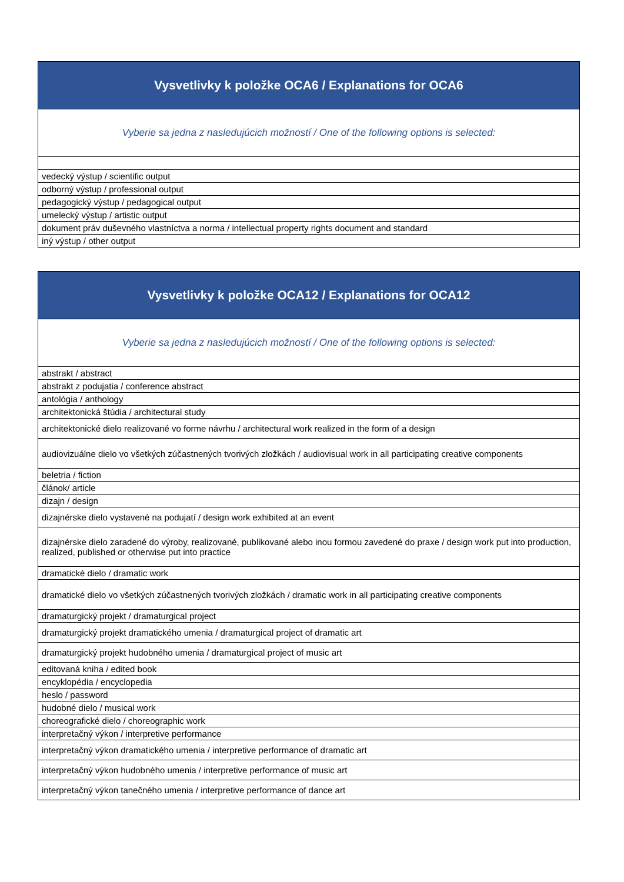| Vysvetlivky k položke OCA6 / Explanations for OCA6 |
| --- |
| Vyberie sa jedna z nasledujúcich možností / One of the following options is selected: |
| vedecký výstup / scientific output |
| odborný výstup / professional output |
| pedagogický výstup / pedagogical output |
| umelecký výstup / artistic output |
| dokument práv duševného vlastníctva a norma / intellectual property rights document and standard |
| iný výstup / other output |
| Vysvetlivky k položke OCA12 / Explanations for OCA12 |
| --- |
| Vyberie sa jedna z nasledujúcich možností / One of the following options is selected: |
| abstrakt / abstract |
| abstrakt z podujatia / conference abstract |
| antológia / anthology |
| architektonická štúdia / architectural study |
| architektonické dielo realizované vo forme návrhu / architectural work realized in the form of a design |
| audiovizuálne dielo vo všetkých zúčastnených tvorivých zložkách / audiovisual work in all participating creative components |
| beletria / fiction |
| článok/ article |
| dizajn / design |
| dizajnérske dielo vystavené na podujatí / design work exhibited at an event |
| dizajnérske dielo zaradené do výroby, realizované, publikované alebo inou formou zavedené do praxe / design work put into production, realized, published or otherwise put into practice |
| dramatické dielo / dramatic work |
| dramatické dielo vo všetkých zúčastnených tvorivých zložkách / dramatic work in all participating creative components |
| dramaturgický projekt / dramaturgical project |
| dramaturgický projekt dramatického umenia / dramaturgical project of dramatic art |
| dramaturgický projekt hudobného umenia / dramaturgical project of music art |
| editovaná kniha / edited book |
| encyklopédia / encyclopedia |
| heslo / password |
| hudobné dielo / musical work |
| choreografické dielo / choreographic work |
| interpretačný výkon / interpretive performance |
| interpretačný výkon dramatického umenia / interpretive performance of dramatic art |
| interpretačný výkon hudobného umenia / interpretive performance of music art |
| interpretačný výkon tanečného umenia / interpretive performance of dance art |